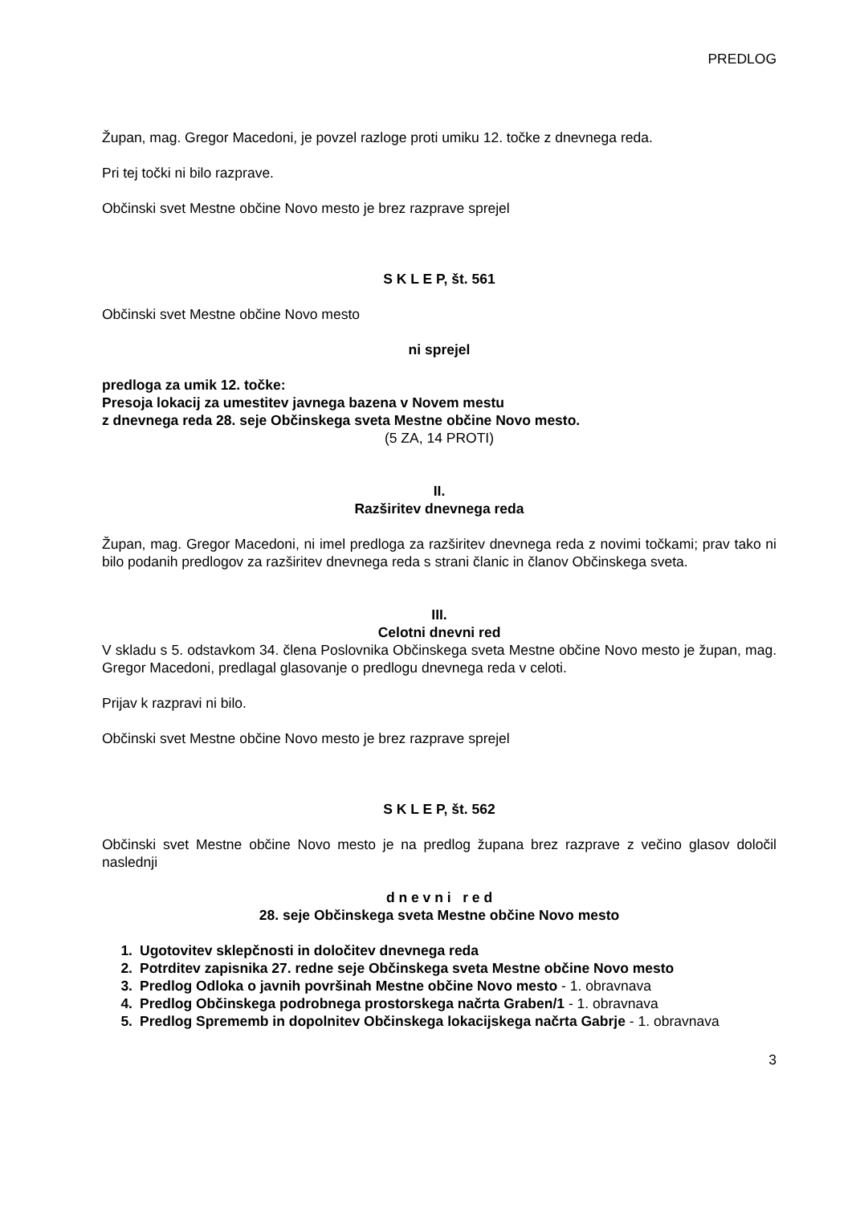PREDLOG
Župan, mag. Gregor Macedoni, je povzel razloge proti umiku 12. točke z dnevnega reda.
Pri tej točki ni bilo razprave.
Občinski svet Mestne občine Novo mesto je brez razprave sprejel
S K L E P, št. 561
Občinski svet Mestne občine Novo mesto
ni sprejel
predloga za umik 12. točke:
Presoja lokacij za umestitev javnega bazena v Novem mestu
z dnevnega reda 28. seje Občinskega sveta Mestne občine Novo mesto.
(5 ZA, 14 PROTI)
II.
Razširitev dnevnega reda
Župan, mag. Gregor Macedoni, ni imel predloga za razširitev dnevnega reda z novimi točkami; prav tako ni bilo podanih predlogov za razširitev dnevnega reda s strani članic in članov Občinskega sveta.
III.
Celotni dnevni red
V skladu s 5. odstavkom 34. člena Poslovnika Občinskega sveta Mestne občine Novo mesto je župan, mag. Gregor Macedoni, predlagal glasovanje o predlogu dnevnega reda v celoti.
Prijav k razpravi ni bilo.
Občinski svet Mestne občine Novo mesto je brez razprave sprejel
S K L E P, št. 562
Občinski svet Mestne občine Novo mesto je na predlog župana brez razprave z večino glasov določil naslednji
d n e v n i r e d
28. seje Občinskega sveta Mestne občine Novo mesto
1. Ugotovitev sklepčnosti in določitev dnevnega reda
2. Potrditev zapisnika 27. redne seje Občinskega sveta Mestne občine Novo mesto
3. Predlog Odloka o javnih površinah Mestne občine Novo mesto - 1. obravnava
4. Predlog Občinskega podrobnega prostorskega načrta Graben/1 - 1. obravnava
5. Predlog Sprememb in dopolnitev Občinskega lokacijskega načrta Gabrje - 1. obravnava
3